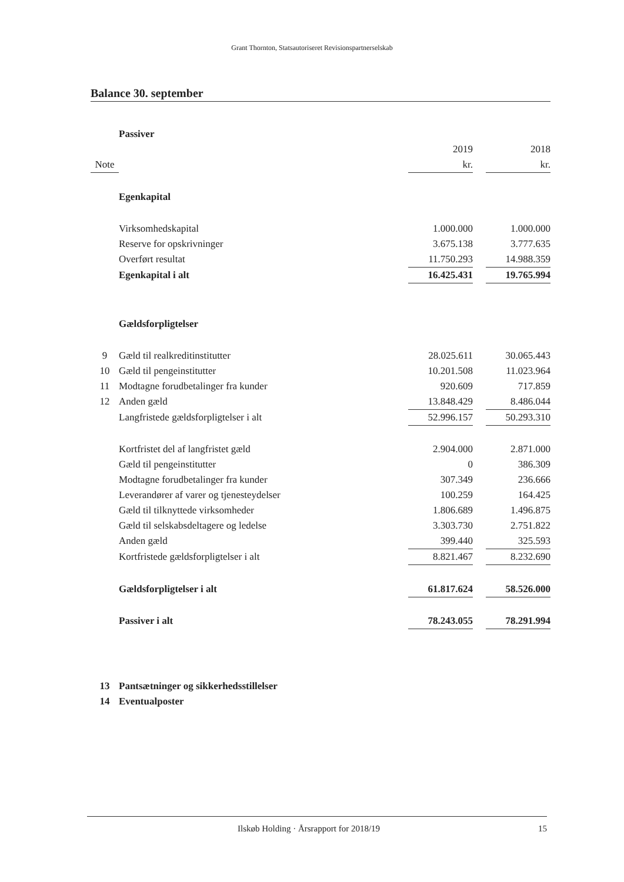Grant Thornton, Statsautoriseret Revisionspartnerselskab
Balance 30. september
| | Passiver | | | |
| | | 2019 | | 2018 |
| Note | | kr. | | kr. |
| | Egenkapital | | | |
| | Virksomhedskapital | 1.000.000 | | 1.000.000 |
| | Reserve for opskrivninger | 3.675.138 | | 3.777.635 |
| | Overført resultat | 11.750.293 | | 14.988.359 |
| | Egenkapital i alt | 16.425.431 | | 19.765.994 |
| | Gældsforpligtelser | | | |
| 9 | Gæld til realkreditinstitutter | 28.025.611 | | 30.065.443 |
| 10 | Gæld til pengeinstitutter | 10.201.508 | | 11.023.964 |
| 11 | Modtagne forudbetalinger fra kunder | 920.609 | | 717.859 |
| 12 | Anden gæld | 13.848.429 | | 8.486.044 |
| | Langfristede gældsforpligtelser i alt | 52.996.157 | | 50.293.310 |
| | Kortfristet del af langfristet gæld | 2.904.000 | | 2.871.000 |
| | Gæld til pengeinstitutter | 0 | | 386.309 |
| | Modtagne forudbetalinger fra kunder | 307.349 | | 236.666 |
| | Leverandører af varer og tjenesteydelser | 100.259 | | 164.425 |
| | Gæld til tilknyttede virksomheder | 1.806.689 | | 1.496.875 |
| | Gæld til selskabsdeltagere og ledelse | 3.303.730 | | 2.751.822 |
| | Anden gæld | 399.440 | | 325.593 |
| | Kortfristede gældsforpligtelser i alt | 8.821.467 | | 8.232.690 |
| | Gældsforpligtelser i alt | 61.817.624 | | 58.526.000 |
| | Passiver i alt | 78.243.055 | | 78.291.994 |
| 13 | Pantsætninger og sikkerhedsstillelser | | | |
| 14 | Eventualposter | | | |
Ilskøb Holding · Årsrapport for 2018/19 15